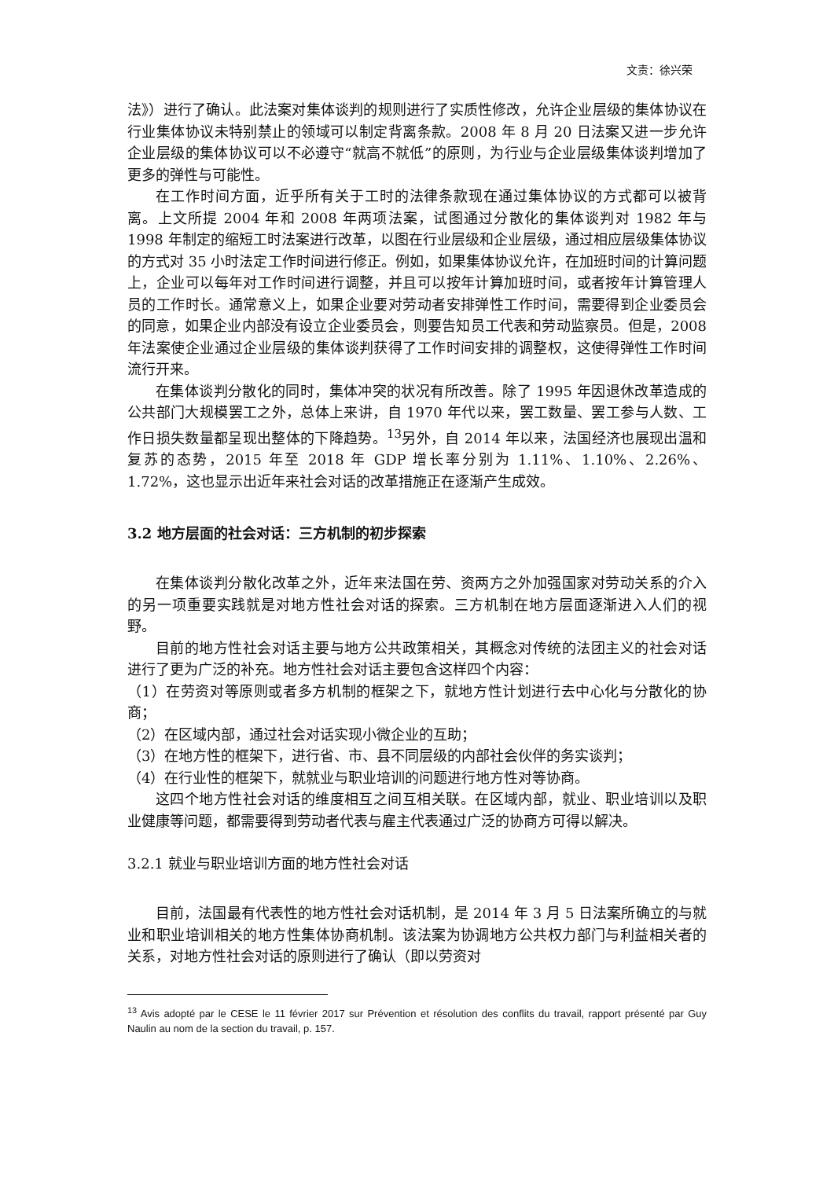文责：徐兴荣
法》）进行了确认。此法案对集体谈判的规则进行了实质性修改，允许企业层级的集体协议在行业集体协议未特别禁止的领域可以制定背离条款。2008 年 8 月 20 日法案又进一步允许企业层级的集体协议可以不必遵守“就高不就低”的原则，为行业与企业层级集体谈判增加了更多的弹性与可能性。
在工作时间方面，近乎所有关于工时的法律条款现在通过集体协议的方式都可以被背离。上文所提 2004 年和 2008 年两项法案，试图通过分散化的集体谈判对 1982 年与 1998 年制定的缩短工时法案进行改革，以图在行业层级和企业层级，通过相应层级集体协议的方式对 35 小时法定工作时间进行修正。例如，如果集体协议允许，在加班时间的计算问题上，企业可以每年对工作时间进行调整，并且可以按年计算加班时间，或者按年计算管理人员的工作时长。通常意义上，如果企业要对劳动者安排弹性工作时间，需要得到企业委员会的同意，如果企业内部没有设立企业委员会，则要告知员工代表和劳动监察员。但是，2008 年法案使企业通过企业层级的集体谈判获得了工作时间安排的调整权，这使得弹性工作时间流行开来。
在集体谈判分散化的同时，集体冲突的状况有所改善。除了 1995 年因退休改革造成的公共部门大规模罢工之外，总体上来讲，自 1970 年代以来，罢工数量、罢工参与人数、工作日损失数量都呈现出整体的下降趋势。<sup>13</sup>另外，自 2014 年以来，法国经济也展现出温和复苏的态势，2015 年至 2018 年 GDP 增长率分别为 1.11%、1.10%、2.26%、1.72%，这也显示出近年来社会对话的改革措施正在逐渐产生成效。
3.2 地方层面的社会对话：三方机制的初步探索
在集体谈判分散化改革之外，近年来法国在劳、资两方之外加强国家对劳动关系的介入的另一项重要实践就是对地方性社会对话的探索。三方机制在地方层面逐渐进入人们的视野。
目前的地方性社会对话主要与地方公共政策相关，其概念对传统的法团主义的社会对话进行了更为广泛的补充。地方性社会对话主要包含这样四个内容：
（1）在劳资对等原则或者多方机制的框架之下，就地方性计划进行去中心化与分散化的协商；
（2）在区域内部，通过社会对话实现小微企业的互助；
（3）在地方性的框架下，进行省、市、县不同层级的内部社会伙伴的务实谈判；
（4）在行业性的框架下，就就业与职业培训的问题进行地方性对等协商。
这四个地方性社会对话的维度相互之间互相关联。在区域内部，就业、职业培训以及职业健康等问题，都需要得到劳动者代表与雇主代表通过广泛的协商方可得以解决。
3.2.1 就业与职业培训方面的地方性社会对话
目前，法国最有代表性的地方性社会对话机制，是 2014 年 3 月 5 日法案所确立的与就业和职业培训相关的地方性集体协商机制。该法案为协调地方公共权力部门与利益相关者的关系，对地方性社会对话的原则进行了确认（即以劳资对
<sup>13</sup> Avis adopté par le CESE le 11 février 2017 sur Prévention et résolution des conflits du travail, rapport présenté par Guy Naulin au nom de la section du travail, p. 157.